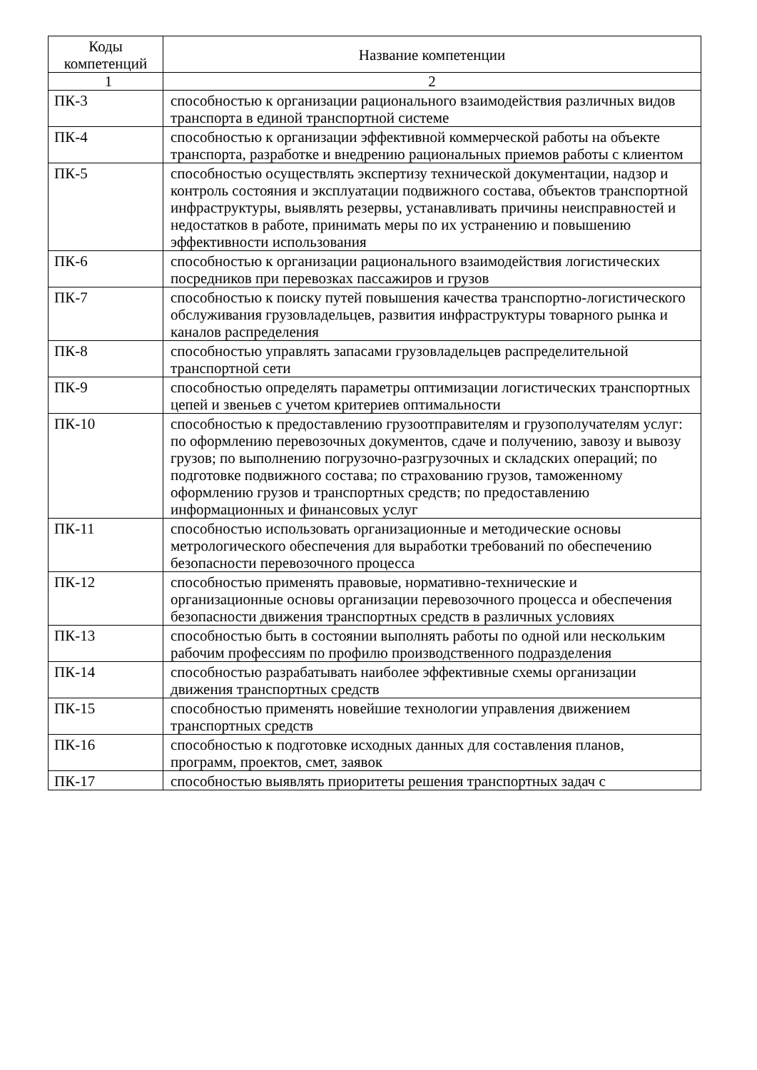| Коды компетенций | Название компетенции |
| --- | --- |
| 1 | 2 |
| ПК-3 | способностью к организации рационального взаимодействия различных видов транспорта в единой транспортной системе |
| ПК-4 | способностью к организации эффективной коммерческой работы на объекте транспорта, разработке и внедрению рациональных приемов работы с клиентом |
| ПК-5 | способностью осуществлять экспертизу технической документации, надзор и контроль состояния и эксплуатации подвижного состава, объектов транспортной инфраструктуры, выявлять резервы, устанавливать причины неисправностей и недостатков в работе, принимать меры по их устранению и повышению эффективности использования |
| ПК-6 | способностью к организации рационального взаимодействия логистических посредников при перевозках пассажиров и грузов |
| ПК-7 | способностью к поиску путей повышения качества транспортно-логистического обслуживания грузовладельцев, развития инфраструктуры товарного рынка и каналов распределения |
| ПК-8 | способностью управлять запасами грузовладельцев распределительной транспортной сети |
| ПК-9 | способностью определять параметры оптимизации логистических транспортных цепей и звеньев с учетом критериев оптимальности |
| ПК-10 | способностью к предоставлению грузоотправителям и грузополучателям услуг: по оформлению перевозочных документов, сдаче и получению, завозу и вывозу грузов; по выполнению погрузочно-разгрузочных и складских операций; по подготовке подвижного состава; по страхованию грузов, таможенному оформлению грузов и транспортных средств; по предоставлению информационных и финансовых услуг |
| ПК-11 | способностью использовать организационные и методические основы метрологического обеспечения для выработки требований по обеспечению безопасности перевозочного процесса |
| ПК-12 | способностью применять правовые, нормативно-технические и организационные основы организации перевозочного процесса и обеспечения безопасности движения транспортных средств в различных условиях |
| ПК-13 | способностью быть в состоянии выполнять работы по одной или нескольким рабочим профессиям по профилю производственного подразделения |
| ПК-14 | способностью разрабатывать наиболее эффективные схемы организации движения транспортных средств |
| ПК-15 | способностью применять новейшие технологии управления движением транспортных средств |
| ПК-16 | способностью к подготовке исходных данных для составления планов, программ, проектов, смет, заявок |
| ПК-17 | способностью выявлять приоритеты решения транспортных задач с |